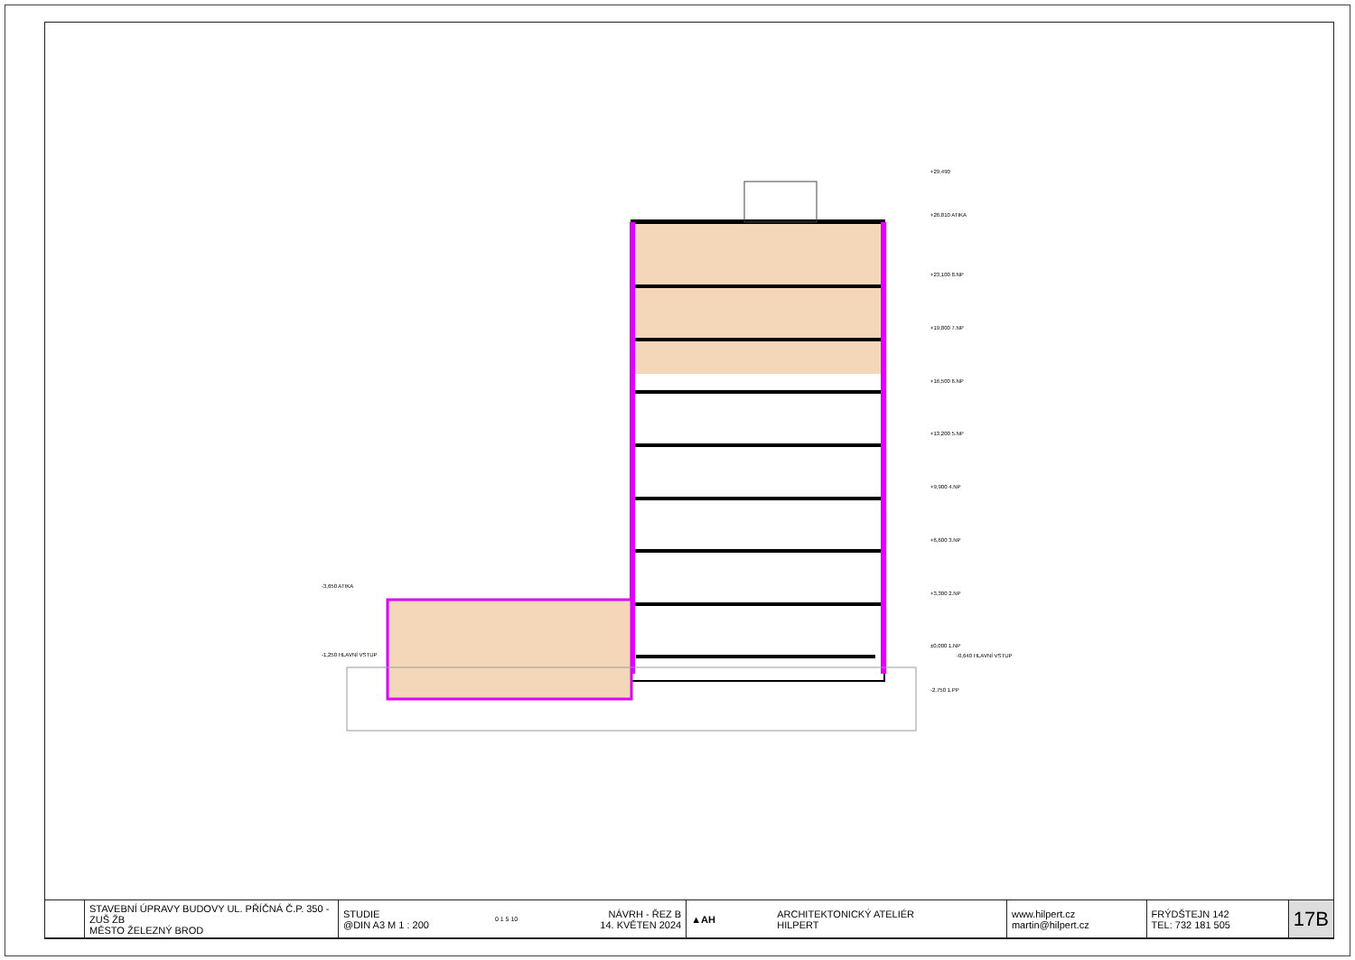+29,490
+26,810 ATIKA
+23,100 8.NP
+19,800 7.NP
+16,500 6.NP
+13,200 5.NP
+9,900 4.NP
+6,600 3.NP
+3,300 2.NP
±0,000 1.NP
-0,640 HLAVNÍ VSTUP
-2,750 1.PP
-3,650 ATIKA
-1,250 HLAVNÍ VSTUP
| | STAVEBNÍ ÚPRAVY BUDOVY UL. PŘÍČNÁ Č.P. 350 - ZUŠ ŽB MĚSTO ŽELEZNÝ BROD | STUDIE @DIN A3 M 1 : 200 | 0 1 5 10 | NÁVRH - ŘEZ B 14. KVĚTEN 2024 | ▲AH | ARCHITEKTONICKÝ ATELIÉR HILPERT | www.hilpert.cz martin@hilpert.cz | FRÝDŠTEJN 142 TEL: 732 181 505 | 17B |